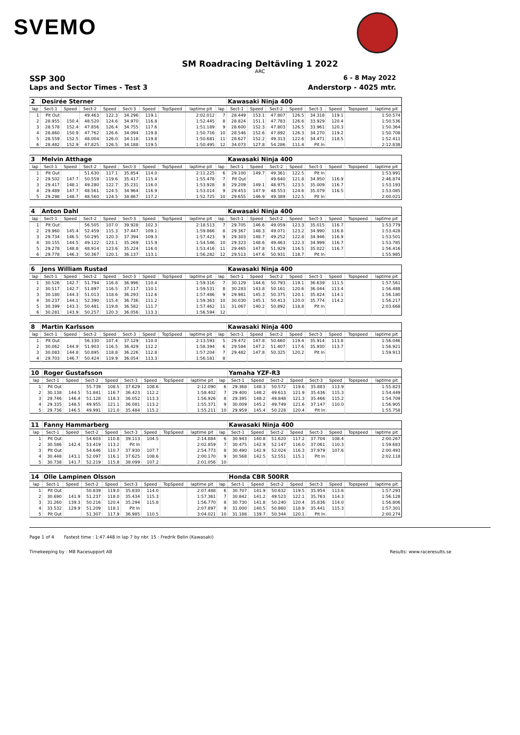SVEMO
SM Roadracing Deltävling 1 2022
ARC
SSP 300 6 - 8 May 2022
Laps and Sector Times - Test 3 Anderstorp - 4025 mtr.
| 2 | Desirée Sterner | | | | | | | | | Kawasaki Ninja 400 | | | | | | | |
| lap | Sect-1 | Speed | Sect-2 | Speed | Sect-3 | Speed | TopSpeed | laptime pit | lap | Sect-1 | Speed | Sect-2 | Speed | Sect-3 | Speed | Topspeed | laptime pit |
| 1 | Pit Out | | 49.463 | 122.3 | 34.296 | 119.1 | | 2:02.012 | 7 | 28.449 | 153.1 | 47.807 | 126.5 | 34.318 | 119.1 | | 1:50.574 |
| 2 | 28.955 | 150.4 | 48.520 | 124.6 | 34.970 | 116.8 | | 1:52.445 | 8 | 28.824 | 151.1 | 47.783 | 126.6 | 33.929 | 120.4 | | 1:50.536 |
| 3 | 28.578 | 152.4 | 47.856 | 126.4 | 34.755 | 117.6 | | 1:51.189 | 9 | 28.600 | 152.3 | 47.803 | 126.5 | 33.961 | 120.3 | | 1:50.364 |
| 4 | 28.860 | 150.9 | 47.762 | 126.6 | 34.094 | 119.8 | | 1:50.716 | 10 | 28.546 | 152.6 | 47.892 | 126.3 | 34.270 | 119.2 | | 1:50.708 |
| 5 | 28.559 | 152.5 | 48.004 | 126.0 | 34.118 | 119.8 | | 1:50.681 | 11 | 28.627 | 152.2 | 49.313 | 122.6 | 34.471 | 118.5 | | 1:52.411 |
| 6 | 28.482 | 152.9 | 47.825 | 126.5 | 34.188 | 119.5 | | 1:50.495 | 12 | 34.073 | 127.8 | 54.286 | 111.4 | Pit In | | | 2:12.838 |
| 3 | Melvin Atthage | | | | | | | | | Kawasaki Ninja 400 | | | | | | | |
| lap | Sect-1 | Speed | Sect-2 | Speed | Sect-3 | Speed | TopSpeed | laptime pit | lap | Sect-1 | Speed | Sect-2 | Speed | Sect-3 | Speed | Topspeed | laptime pit |
| 1 | Pit Out | | 51.630 | 117.1 | 35.854 | 114.0 | | 2:11.225 | 6 | 29.100 | 149.7 | 49.361 | 122.5 | Pit In | | | 1:53.991 |
| 2 | 29.502 | 147.7 | 50.559 | 119.6 | 35.417 | 115.4 | | 1:55.478 | 7 | Pit Out | | 49.640 | 121.8 | 34.950 | 116.9 | | 2:46.874 |
| 3 | 29.417 | 148.1 | 49.280 | 122.7 | 35.231 | 116.0 | | 1:53.928 | 8 | 29.209 | 149.1 | 48.975 | 123.5 | 35.009 | 116.7 | | 1:53.193 |
| 4 | 29.489 | 147.7 | 48.561 | 124.5 | 34.964 | 116.9 | | 1:53.014 | 9 | 29.453 | 147.9 | 48.553 | 124.6 | 35.079 | 116.5 | | 1:53.085 |
| 5 | 29.298 | 148.7 | 48.560 | 124.5 | 34.867 | 117.2 | | 1:52.725 | 10 | 29.655 | 146.9 | 49.389 | 122.5 | Pit In | | | 2:00.021 |
| 4 | Anton Dahl | | | | | | | | | Kawasaki Ninja 400 | | | | | | | |
| lap | Sect-1 | Speed | Sect-2 | Speed | Sect-3 | Speed | TopSpeed | laptime pit | lap | Sect-1 | Speed | Sect-2 | Speed | Sect-3 | Speed | Topspeed | laptime pit |
| 1 | Pit Out | | 56.505 | 107.0 | 39.928 | 102.3 | | 2:18.513 | 7 | 29.705 | 146.6 | 49.059 | 123.3 | 35.015 | 116.7 | | 1:53.779 |
| 2 | 29.960 | 145.4 | 52.459 | 115.3 | 37.447 | 109.1 | | 1:59.866 | 8 | 29.367 | 148.3 | 49.071 | 123.2 | 34.990 | 116.8 | | 1:53.428 |
| 3 | 29.734 | 146.5 | 50.295 | 120.3 | 37.394 | 109.3 | | 1:57.423 | 9 | 29.303 | 148.7 | 49.252 | 122.8 | 34.946 | 116.9 | | 1:53.501 |
| 4 | 30.155 | 144.5 | 49.122 | 123.1 | 35.269 | 115.9 | | 1:54.546 | 10 | 29.323 | 148.6 | 49.463 | 122.3 | 34.999 | 116.7 | | 1:53.785 |
| 5 | 29.278 | 148.8 | 48.914 | 123.6 | 35.224 | 116.0 | | 1:53.416 | 11 | 29.465 | 147.8 | 51.929 | 116.5 | 35.022 | 116.7 | | 1:56.416 |
| 6 | 29.778 | 146.3 | 50.367 | 120.1 | 36.137 | 113.1 | | 1:56.282 | 12 | 29.513 | 147.6 | 50.931 | 118.7 | Pit In | | | 1:55.985 |
| 6 | Jens William Rustad | | | | | | | | | Kawasaki Ninja 400 | | | | | | | |
| lap | Sect-1 | Speed | Sect-2 | Speed | Sect-3 | Speed | TopSpeed | laptime pit | lap | Sect-1 | Speed | Sect-2 | Speed | Sect-3 | Speed | Topspeed | laptime pit |
| 1 | 30.526 | 142.7 | 51.794 | 116.8 | 36.996 | 110.4 | | 1:59.316 | 7 | 30.129 | 144.6 | 50.793 | 119.1 | 36.639 | 111.5 | | 1:57.561 |
| 2 | 30.517 | 142.7 | 51.897 | 116.5 | 37.117 | 110.1 | | 1:59.531 | 8 | 30.283 | 143.8 | 50.161 | 120.6 | 36.044 | 113.4 | | 1:56.488 |
| 3 | 30.180 | 144.3 | 51.013 | 118.6 | 36.293 | 112.6 | | 1:57.486 | 9 | 29.981 | 145.3 | 50.375 | 120.1 | 35.824 | 114.1 | | 1:56.180 |
| 4 | 30.237 | 144.1 | 52.390 | 115.4 | 36.736 | 111.2 | | 1:59.363 | 10 | 30.030 | 145.1 | 50.413 | 120.0 | 35.774 | 114.2 | | 1:56.217 |
| 5 | 30.399 | 143.3 | 50.481 | 119.8 | 36.582 | 111.7 | | 1:57.462 | 11 | 31.067 | 140.2 | 50.892 | 118.8 | Pit In | | | 2:03.668 |
| 6 | 30.281 | 143.9 | 50.257 | 120.3 | 36.056 | 113.3 | | 1:56.594 | 12 | | | | | | | | |
| 8 | Martin Karlsson | | | | | | | | | Kawasaki Ninja 400 | | | | | | | |
| lap | Sect-1 | Speed | Sect-2 | Speed | Sect-3 | Speed | TopSpeed | laptime pit | lap | Sect-1 | Speed | Sect-2 | Speed | Sect-3 | Speed | Topspeed | laptime pit |
| 1 | Pit Out | | 56.330 | 107.4 | 37.129 | 110.0 | | 2:13.593 | 5 | 29.472 | 147.8 | 50.660 | 119.4 | 35.914 | 113.8 | | 1:56.046 |
| 2 | 30.062 | 144.9 | 51.903 | 116.5 | 36.429 | 112.2 | | 1:58.394 | 6 | 29.584 | 147.2 | 51.407 | 117.6 | 35.930 | 113.7 | | 1:56.921 |
| 3 | 30.083 | 144.8 | 50.895 | 118.8 | 36.226 | 112.8 | | 1:57.204 | 7 | 29.482 | 147.8 | 50.325 | 120.2 | Pit In | | | 1:59.913 |
| 4 | 29.703 | 146.7 | 50.424 | 119.9 | 36.054 | 113.3 | | 1:56.181 | 8 | | | | | | | | |
| 10 | Roger Gustafsson | | | | | | | | | Yamaha YZF-R3 | | | | | | | |
| lap | Sect-1 | Speed | Sect-2 | Speed | Sect-3 | Speed | TopSpeed | laptime pit | lap | Sect-1 | Speed | Sect-2 | Speed | Sect-3 | Speed | Topspeed | laptime pit |
| 1 | Pit Out | | 55.739 | 108.5 | 37.629 | 108.6 | | 2:12.090 | 6 | 29.368 | 148.3 | 50.572 | 119.6 | 35.883 | 113.9 | | 1:55.823 |
| 2 | 30.138 | 144.5 | 51.841 | 116.7 | 36.423 | 112.2 | | 1:58.402 | 7 | 29.400 | 148.2 | 49.613 | 121.9 | 35.436 | 115.3 | | 1:54.449 |
| 3 | 29.746 | 146.4 | 51.128 | 118.3 | 36.052 | 113.3 | | 1:56.926 | 8 | 29.395 | 148.2 | 49.848 | 121.3 | 35.466 | 115.2 | | 1:54.709 |
| 4 | 29.335 | 148.5 | 49.955 | 121.1 | 36.081 | 113.2 | | 1:55.371 | 9 | 30.009 | 145.2 | 49.749 | 121.6 | 37.147 | 110.0 | | 1:56.905 |
| 5 | 29.736 | 146.5 | 49.991 | 121.0 | 35.484 | 115.2 | | 1:55.211 | 10 | 29.959 | 145.4 | 50.228 | 120.4 | Pit In | | | 1:55.758 |
| 11 | Fanny Hammarberg | | | | | | | | | Kawasaki Ninja 400 | | | | | | | |
| lap | Sect-1 | Speed | Sect-2 | Speed | Sect-3 | Speed | TopSpeed | laptime pit | lap | Sect-1 | Speed | Sect-2 | Speed | Sect-3 | Speed | Topspeed | laptime pit |
| 1 | Pit Out | | 54.603 | 110.8 | 39.113 | 104.5 | | 2:14.884 | 6 | 30.943 | 140.8 | 51.620 | 117.2 | 37.704 | 108.4 | | 2:00.267 |
| 2 | 30.586 | 142.4 | 53.419 | 113.2 | Pit In | | | 2:02.859 | 7 | 30.475 | 142.9 | 52.147 | 116.0 | 37.061 | 110.3 | | 1:59.683 |
| 3 | Pit Out | | 54.646 | 110.7 | 37.930 | 107.7 | | 2:54.773 | 8 | 30.490 | 142.9 | 52.024 | 116.3 | 37.979 | 107.6 | | 2:00.493 |
| 4 | 30.448 | 143.1 | 52.097 | 116.1 | 37.625 | 108.6 | | 2:00.170 | 9 | 30.568 | 142.5 | 52.551 | 115.1 | Pit In | | | 2:02.118 |
| 5 | 30.738 | 141.7 | 52.219 | 115.8 | 38.099 | 107.2 | | 2:01.056 | 10 | | | | | | | | |
| 14 | Olle Lampinen Olsson | | | | | | | | | Honda CBR 500RR | | | | | | | |
| lap | Sect-1 | Speed | Sect-2 | Speed | Sect-3 | Speed | TopSpeed | laptime pit | lap | Sect-1 | Speed | Sect-2 | Speed | Sect-3 | Speed | Topspeed | laptime pit |
| 1 | Pit Out | | 50.839 | 119.0 | 35.830 | 114.0 | | 2:07.488 | 6 | 30.707 | 141.9 | 50.632 | 119.5 | 35.954 | 113.6 | | 1:57.293 |
| 2 | 30.690 | 141.9 | 51.237 | 118.0 | 35.434 | 115.3 | | 1:57.361 | 7 | 30.842 | 141.2 | 49.523 | 122.1 | 35.763 | 114.3 | | 1:56.128 |
| 3 | 31.260 | 139.3 | 50.216 | 120.4 | 35.294 | 115.8 | | 1:56.770 | 8 | 30.730 | 141.8 | 50.240 | 120.4 | 35.836 | 114.0 | | 1:56.806 |
| 4 | 33.532 | 129.9 | 51.209 | 118.1 | Pit In | | | 2:07.897 | 9 | 31.000 | 140.5 | 50.860 | 118.9 | 35.441 | 115.3 | | 1:57.301 |
| 5 | Pit Out | | 51.307 | 117.9 | 36.985 | 110.5 | | 3:04.021 | 10 | 31.188 | 139.7 | 50.344 | 120.1 | Pit In | | | 2:00.274 |
Page 1 of 4 Fastest time : 1:47.448 in lap 7 by nbr. 15 : Fredrik Belin (Kawasaki)
Timekeeping by : MB Racesupport AB Results: www.raceresults.se